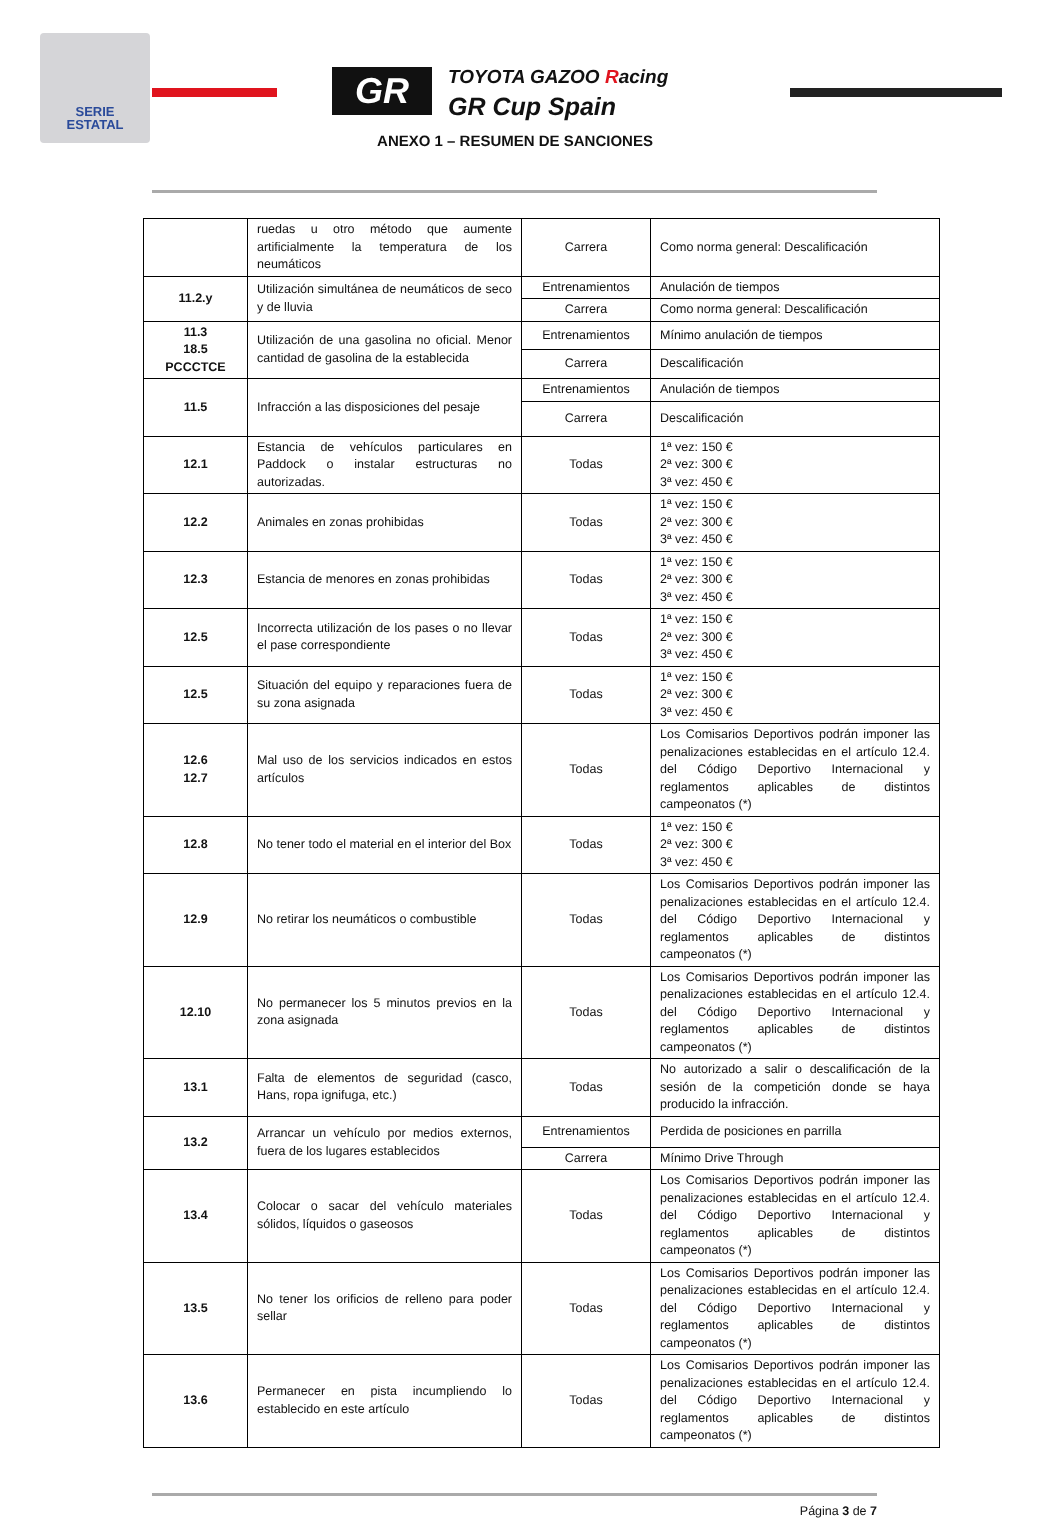SERIE
ESTATAL
GR TOYOTA GAZOO Racing
GR Cup Spain
ANEXO 1 – RESUMEN DE SANCIONES
| | ruedas u otro método que aumente artificialmente la temperatura de los neumáticos | Carrera | Como norma general: Descalificación |
| 11.2.y | Utilización simultánea de neumáticos de seco y de lluvia | Entrenamientos | Anulación de tiempos |
| | | Carrera | Como norma general: Descalificación |
| 11.3 18.5 PCCCTCE | Utilización de una gasolina no oficial. Menor cantidad de gasolina de la establecida | Entrenamientos | Mínimo anulación de tiempos |
| | | Carrera | Descalificación |
| 11.5 | Infracción a las disposiciones del pesaje | Entrenamientos | Anulación de tiempos |
| | | Carrera | Descalificación |
| 12.1 | Estancia de vehículos particulares en Paddock o instalar estructuras no autorizadas. | Todas | 1ª vez: 150 € 2ª vez: 300 € 3ª vez: 450 € |
| 12.2 | Animales en zonas prohibidas | Todas | 1ª vez: 150 € 2ª vez: 300 € 3ª vez: 450 € |
| 12.3 | Estancia de menores en zonas prohibidas | Todas | 1ª vez: 150 € 2ª vez: 300 € 3ª vez: 450 € |
| 12.5 | Incorrecta utilización de los pases o no llevar el pase correspondiente | Todas | 1ª vez: 150 € 2ª vez: 300 € 3ª vez: 450 € |
| 12.5 | Situación del equipo y reparaciones fuera de su zona asignada | Todas | 1ª vez: 150 € 2ª vez: 300 € 3ª vez: 450 € |
| 12.6 12.7 | Mal uso de los servicios indicados en estos artículos | Todas | Los Comisarios Deportivos podrán imponer las penalizaciones establecidas en el artículo 12.4. del Código Deportivo Internacional y reglamentos aplicables de distintos campeonatos (*) |
| 12.8 | No tener todo el material en el interior del Box | Todas | 1ª vez: 150 € 2ª vez: 300 € 3ª vez: 450 € |
| 12.9 | No retirar los neumáticos o combustible | Todas | Los Comisarios Deportivos podrán imponer las penalizaciones establecidas en el artículo 12.4. del Código Deportivo Internacional y reglamentos aplicables de distintos campeonatos (*) |
| 12.10 | No permanecer los 5 minutos previos en la zona asignada | Todas | Los Comisarios Deportivos podrán imponer las penalizaciones establecidas en el artículo 12.4. del Código Deportivo Internacional y reglamentos aplicables de distintos campeonatos (*) |
| 13.1 | Falta de elementos de seguridad (casco, Hans, ropa ignifuga, etc.) | Todas | No autorizado a salir o descalificación de la sesión de la competición donde se haya producido la infracción. |
| 13.2 | Arrancar un vehículo por medios externos, fuera de los lugares establecidos | Entrenamientos | Perdida de posiciones en parrilla |
| | | Carrera | Mínimo Drive Through |
| 13.4 | Colocar o sacar del vehículo materiales sólidos, líquidos o gaseosos | Todas | Los Comisarios Deportivos podrán imponer las penalizaciones establecidas en el artículo 12.4. del Código Deportivo Internacional y reglamentos aplicables de distintos campeonatos (*) |
| 13.5 | No tener los orificios de relleno para poder sellar | Todas | Los Comisarios Deportivos podrán imponer las penalizaciones establecidas en el artículo 12.4. del Código Deportivo Internacional y reglamentos aplicables de distintos campeonatos (*) |
| 13.6 | Permanecer en pista incumpliendo lo establecido en este artículo | Todas | Los Comisarios Deportivos podrán imponer las penalizaciones establecidas en el artículo 12.4. del Código Deportivo Internacional y reglamentos aplicables de distintos campeonatos (*) |
Página 3 de 7